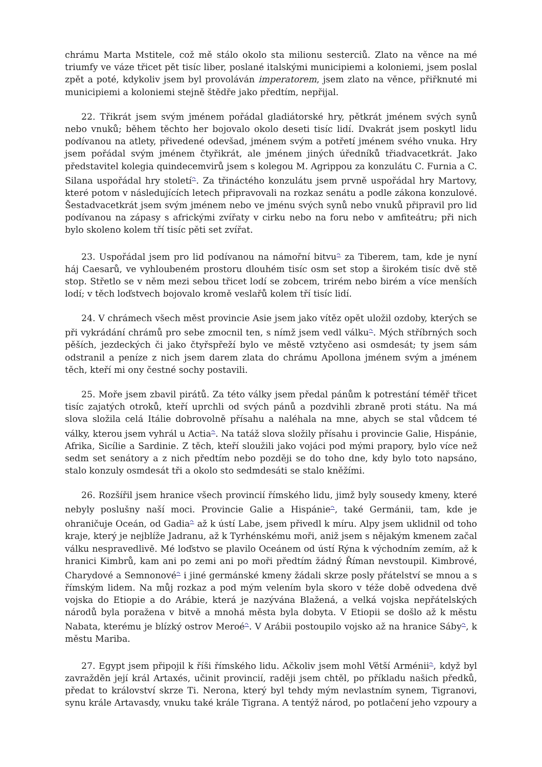chrámu Marta Mstitele, což mě stálo okolo sta milionu sesterciů. Zlato na věnce na mé triumfy ve váze třicet pět tisíc liber, poslané italskými municipiemi a koloniemi, jsem poslal zpět a poté, kdykoliv jsem byl provoláván imperatorem, jsem zlato na věnce, přiřknuté mi municipiemi a koloniemi stejně štědře jako předtím, nepřijal.
22. Třikrát jsem svým jménem pořádal gladiátorské hry, pětkrát jménem svých synů nebo vnuků; během těchto her bojovalo okolo deseti tisíc lidí. Dvakrát jsem poskytl lidu podívanou na atlety, přivedené odevšad, jménem svým a potřetí jménem svého vnuka. Hry jsem pořádal svým jménem čtyřikrát, ale jménem jiných úředníků třiadvacetkrát. Jako představitel kolegia quindecemvirů jsem s kolegou M. Agrippou za konzulátu C. Furnia a C. Silana uspořádal hry století<sup>↷</sup>. Za třináctého konzulátu jsem prvně uspořádal hry Martovy, které potom v následujících letech připravovali na rozkaz senátu a podle zákona konzulové. Šestadvacetkrát jsem svým jménem nebo ve jménu svých synů nebo vnuků připravil pro lid podívanou na zápasy s africkými zvířaty v cirku nebo na foru nebo v amfiteátru; při nich bylo skoleno kolem tří tisíc pěti set zvířat.
23. Uspořádal jsem pro lid podívanou na námořní bitvu<sup>↷</sup> za Tiberem, tam, kde je nyní háj Caesarů, ve vyhloubeném prostoru dlouhém tisíc osm set stop a širokém tisíc dvě stě stop. Střetlo se v něm mezi sebou třicet lodí se zobcem, trirém nebo birém a více menších lodí; v těch loďstvech bojovalo kromě veslařů kolem tří tisíc lidí.
24. V chrámech všech měst provincie Asie jsem jako vítěz opět uložil ozdoby, kterých se při vykrádání chrámů pro sebe zmocnil ten, s nímž jsem vedl válku<sup>↷</sup>. Mých stříbrných soch pěších, jezdeckých či jako čtyřspřeží bylo ve městě vztyčeno asi osmdesát; ty jsem sám odstranil a peníze z nich jsem darem zlata do chrámu Apollona jménem svým a jménem těch, kteří mi ony čestné sochy postavili.
25. Moře jsem zbavil pirátů. Za této války jsem předal pánům k potrestání téměř třicet tisíc zajatých otroků, kteří uprchli od svých pánů a pozdvihli zbraně proti státu. Na má slova složila celá Itálie dobrovolně přísahu a naléhala na mne, abych se stal vůdcem té války, kterou jsem vyhrál u Actia<sup>↷</sup>. Na tatáž slova složily přísahu i provincie Galie, Hispánie, Afrika, Sicílie a Sardinie. Z těch, kteří sloužili jako vojáci pod mými prapory, bylo více než sedm set senátory a z nich předtím nebo později se do toho dne, kdy bylo toto napsáno, stalo konzuly osmdesát tři a okolo sto sedmdesáti se stalo kněžími.
26. Rozšířil jsem hranice všech provincií římského lidu, jimž byly sousedy kmeny, které nebyly poslušny naší moci. Provincie Galie a Hispánie<sup>↷</sup>, také Germánii, tam, kde je ohraničuje Oceán, od Gadia<sup>↷</sup> až k ústí Labe, jsem přivedl k míru. Alpy jsem uklidnil od toho kraje, který je nejblíže Jadranu, až k Tyrhénskému moři, aniž jsem s nějakým kmenem začal válku nespravedlivě. Mé loďstvo se plavilo Oceánem od ústí Rýna k východním zemím, až k hranici Kimbrů, kam ani po zemi ani po moři předtím žádný Říman nevstoupil. Kimbrové, Charydové a Semnonové<sup>↷</sup> i jiné germánské kmeny žádali skrze posly přátelství se mnou a s římským lidem. Na můj rozkaz a pod mým velením byla skoro v téže době odvedena dvě vojska do Etiopie a do Arábie, která je nazývána Blažená, a velká vojska nepřátelských národů byla poražena v bitvě a mnohá města byla dobyta. V Etiopii se došlo až k městu Nabata, kterému je blízký ostrov Meroé<sup>↷</sup>. V Arábii postoupilo vojsko až na hranice Sáby<sup>↷</sup>, k městu Mariba.
27. Egypt jsem připojil k říši římského lidu. Ačkoliv jsem mohl Větší Arménii<sup>↷</sup>, když byl zavražděn její král Artaxés, učinit provincií, raději jsem chtěl, po příkladu našich předků, předat to království skrze Ti. Nerona, který byl tehdy mým nevlastním synem, Tigranovi, synu krále Artavasdy, vnuku také krále Tigrana. A tentýž národ, po potlačení jeho vzpoury a